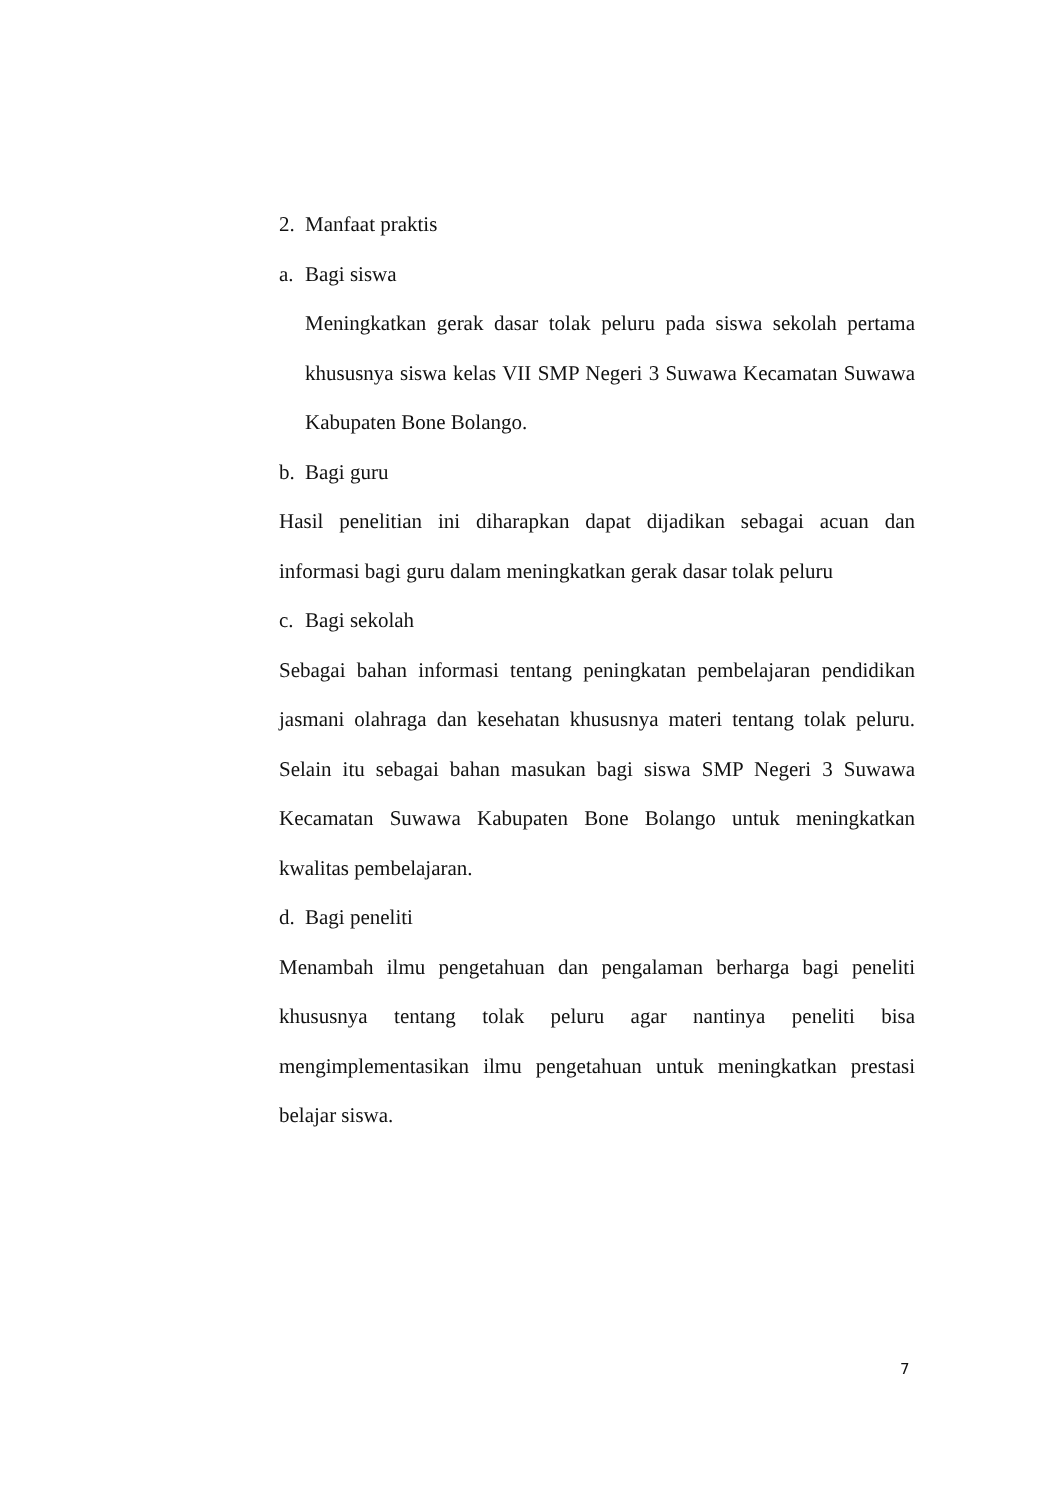2. Manfaat praktis
a. Bagi siswa
Meningkatkan gerak dasar tolak peluru pada siswa sekolah pertama khususnya siswa kelas VII SMP Negeri 3 Suwawa Kecamatan Suwawa Kabupaten Bone Bolango.
b. Bagi guru
Hasil penelitian ini diharapkan dapat dijadikan sebagai acuan dan informasi bagi guru dalam meningkatkan gerak dasar tolak peluru
c. Bagi sekolah
Sebagai bahan informasi tentang peningkatan pembelajaran pendidikan jasmani olahraga dan kesehatan khususnya materi tentang tolak peluru. Selain itu sebagai bahan masukan bagi siswa SMP Negeri 3 Suwawa Kecamatan Suwawa Kabupaten Bone Bolango untuk meningkatkan kwalitas pembelajaran.
d. Bagi peneliti
Menambah ilmu pengetahuan dan pengalaman berharga bagi peneliti khususnya tentang tolak peluru agar nantinya peneliti bisa mengimplementasikan ilmu pengetahuan untuk meningkatkan prestasi belajar siswa.
7